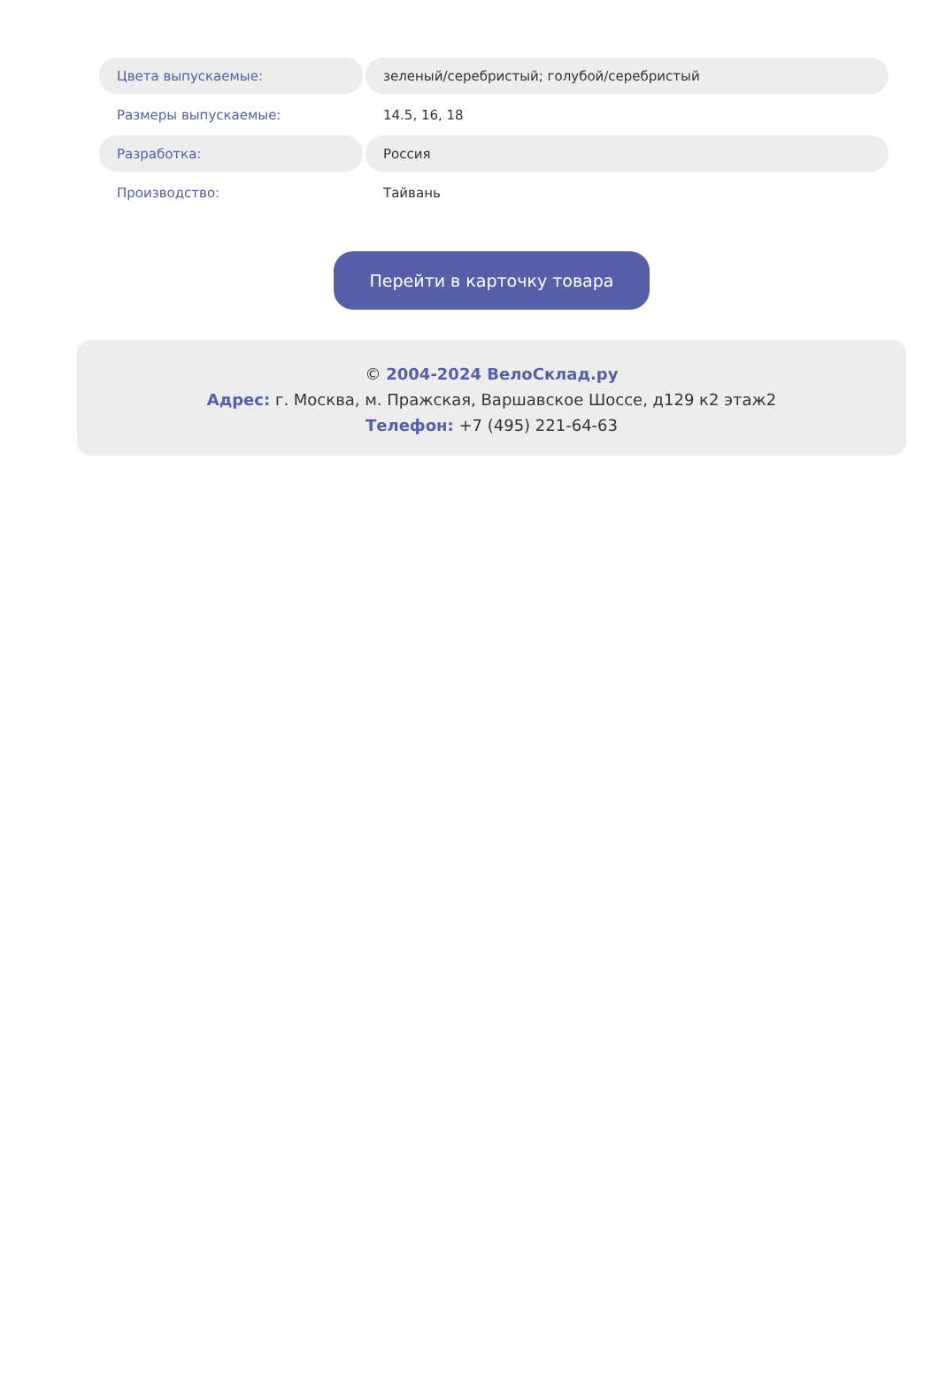| Цвета выпускаемые: | зеленый/серебристый; голубой/серебристый |
| Размеры выпускаемые: | 14.5, 16, 18 |
| Разработка: | Россия |
| Производство: | Тайвань |
Перейти в карточку товара
© 2004-2024 ВелоСклад.ру
Адрес: г. Москва, м. Пражская, Варшавское Шоссе, д129 к2 этаж2
Телефон: +7 (495) 221-64-63